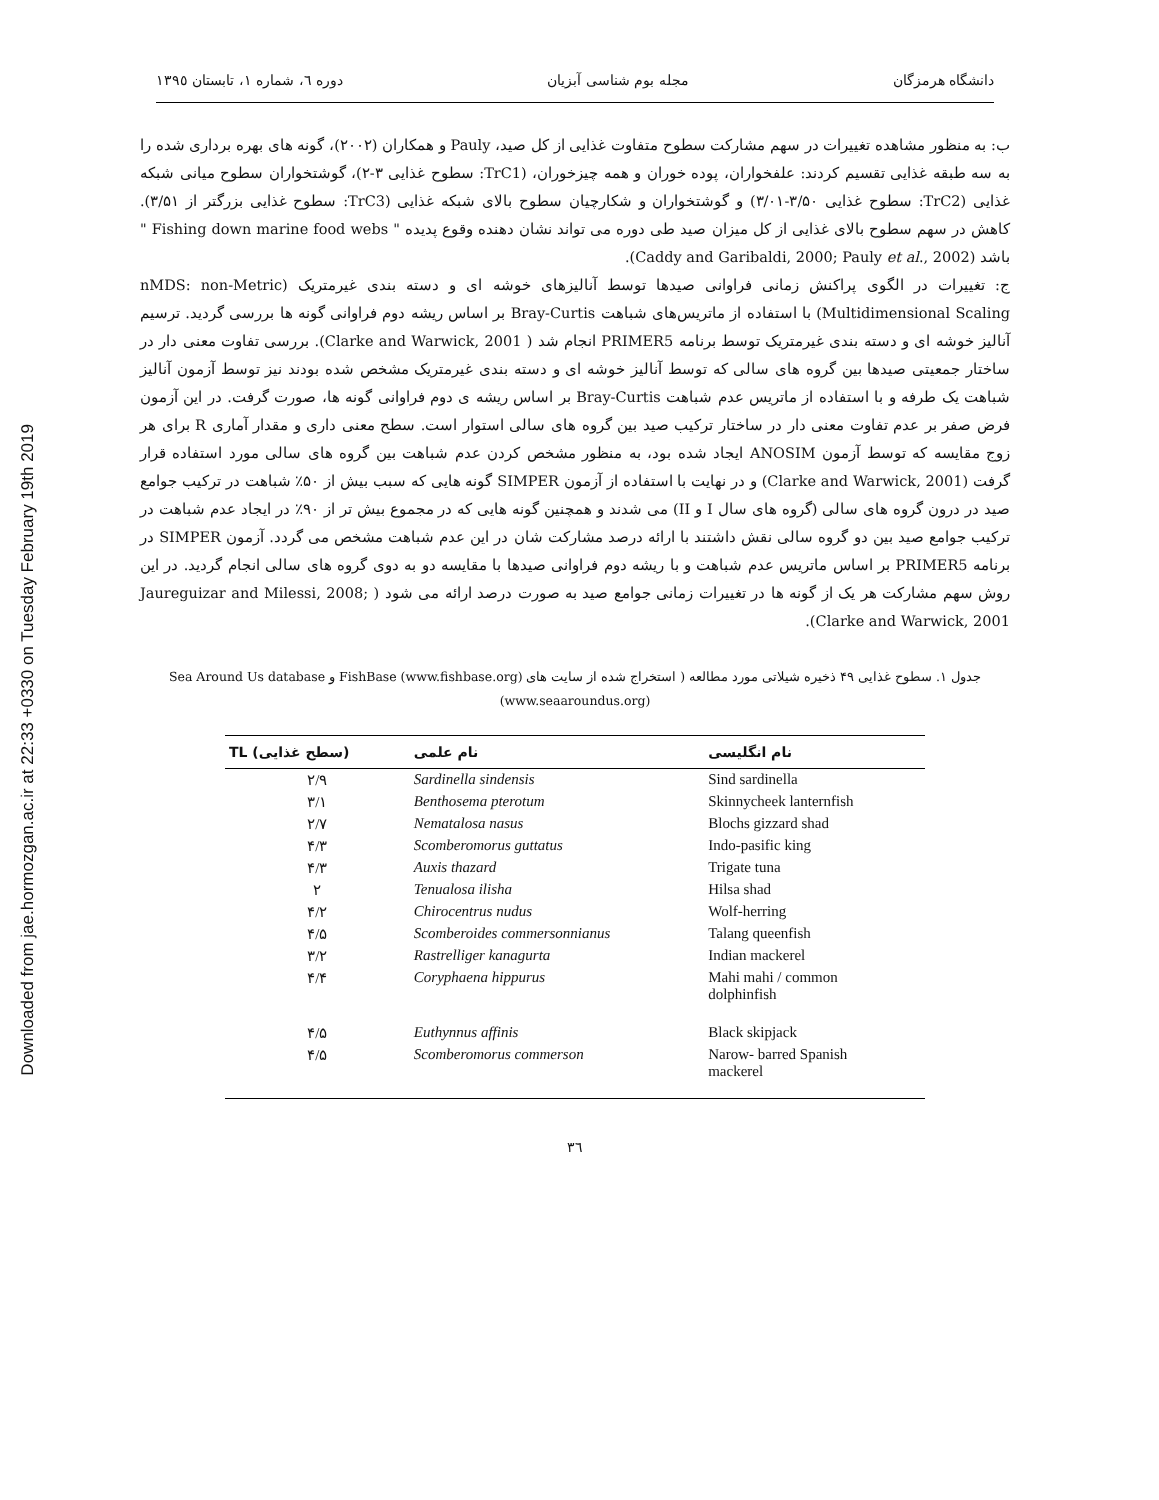Downloaded from jae.hormozgan.ac.ir at 22:33 +0330 on Tuesday February 19th 2019
دانشگاه هرمزگان مجله بوم شناسی آبزیان دوره ٦، شماره ١، تابستان ١٣٩٥
ب: به منظور مشاهده تغییرات در سهم مشارکت سطوح متفاوت غذایی از کل صید، Pauly و همکاران (۲۰۰۲)، گونه های بهره برداری شده را به سه طبقه غذایی تقسیم کردند: علفخواران، پوده خوران و همه چیزخوران، (TrC1: سطوح غذایی ۳-۲)، گوشتخواران سطوح میانی شبکه غذایی (TrC2: سطوح غذایی ۳/۵۰-۳/۰۱) و گوشتخواران و شکارچیان سطوح بالای شبکه غذایی (TrC3: سطوح غذایی بزرگتر از ۳/۵۱). کاهش در سهم سطوح بالای غذایی از کل میزان صید طی دوره می تواند نشان دهنده وقوع پدیده " Fishing down marine food webs " باشد (Caddy and Garibaldi, 2000; Pauly et al., 2002).
ج: تغییرات در الگوی پراکنش زمانی فراوانی صیدها توسط آنالیزهای خوشه ای و دسته بندی غیرمتریک (nMDS: non-Metric Multidimensional Scaling) با استفاده از ماتریس‌های شباهت Bray-Curtis بر اساس ریشه دوم فراوانی گونه ها بررسی گردید. ترسیم آنالیز خوشه ای و دسته بندی غیرمتریک توسط برنامه PRIMER5 انجام شد ( Clarke and Warwick, 2001). بررسی تفاوت معنی دار در ساختار جمعیتی صیدها بین گروه های سالی که توسط آنالیز خوشه ای و دسته بندی غیرمتریک مشخص شده بودند نیز توسط آزمون آنالیز شباهت یک طرفه و با استفاده از ماتریس عدم شباهت Bray-Curtis بر اساس ریشه ی دوم فراوانی گونه ها، صورت گرفت. در این آزمون فرض صفر بر عدم تفاوت معنی دار در ساختار ترکیب صید بین گروه های سالی استوار است. سطح معنی داری و مقدار آماری R برای هر زوج مقایسه که توسط آزمون ANOSIM ایجاد شده بود، به منظور مشخص کردن عدم شباهت بین گروه های سالی مورد استفاده قرار گرفت (Clarke and Warwick, 2001) و در نهایت با استفاده از آزمون SIMPER گونه هایی که سبب بیش از ۵۰٪ شباهت در ترکیب جوامع صید در درون گروه های سالی (گروه های سال I و II) می شدند و همچنین گونه هایی که در مجموع بیش تر از ۹۰٪ در ایجاد عدم شباهت در ترکیب جوامع صید بین دو گروه سالی نقش داشتند با ارائه درصد مشارکت شان در این عدم شباهت مشخص می گردد. آزمون SIMPER در برنامه PRIMER5 بر اساس ماتریس عدم شباهت و با ریشه دوم فراوانی صیدها با مقایسه دو به دوی گروه های سالی انجام گردید. در این روش سهم مشارکت هر یک از گونه ها در تغییرات زمانی جوامع صید به صورت درصد ارائه می شود ( Jaureguizar and Milessi, 2008; Clarke and Warwick, 2001).
جدول ١. سطوح غذایی ۴۹ ذخیره شیلاتی مورد مطالعه ( استخراج شده از سایت های FishBase (www.fishbase.org) و Sea Around Us database (www.seaaroundus.org)
| TL (سطح غذایی) | نام علمی | نام انگلیسی |
| --- | --- | --- |
| ۲/۹ | Sardinella sindensis | Sind sardinella |
| ۳/۱ | Benthosema pterotum | Skinnycheek lanternfish |
| ۲/۷ | Nematalosa nasus | Blochs gizzard shad |
| ۴/۳ | Scomberomorus guttatus | Indo-pasific king |
| ۴/۳ | Auxis thazard | Trigate tuna |
| ۲ | Tenualosa ilisha | Hilsa shad |
| ۴/۲ | Chirocentrus nudus | Wolf-herring |
| ۴/۵ | Scomberoides commersonnianus | Talang queenfish |
| ۳/۲ | Rastrelliger kanagurta | Indian mackerel |
| ۴/۴ | Coryphaena hippurus | Mahi mahi / common dolphinfish |
| ۴/۵ | Euthynnus affinis | Black skipjack |
| ۴/۵ | Scomberomorus commerson | Narow- barred Spanish mackerel |
۳٦